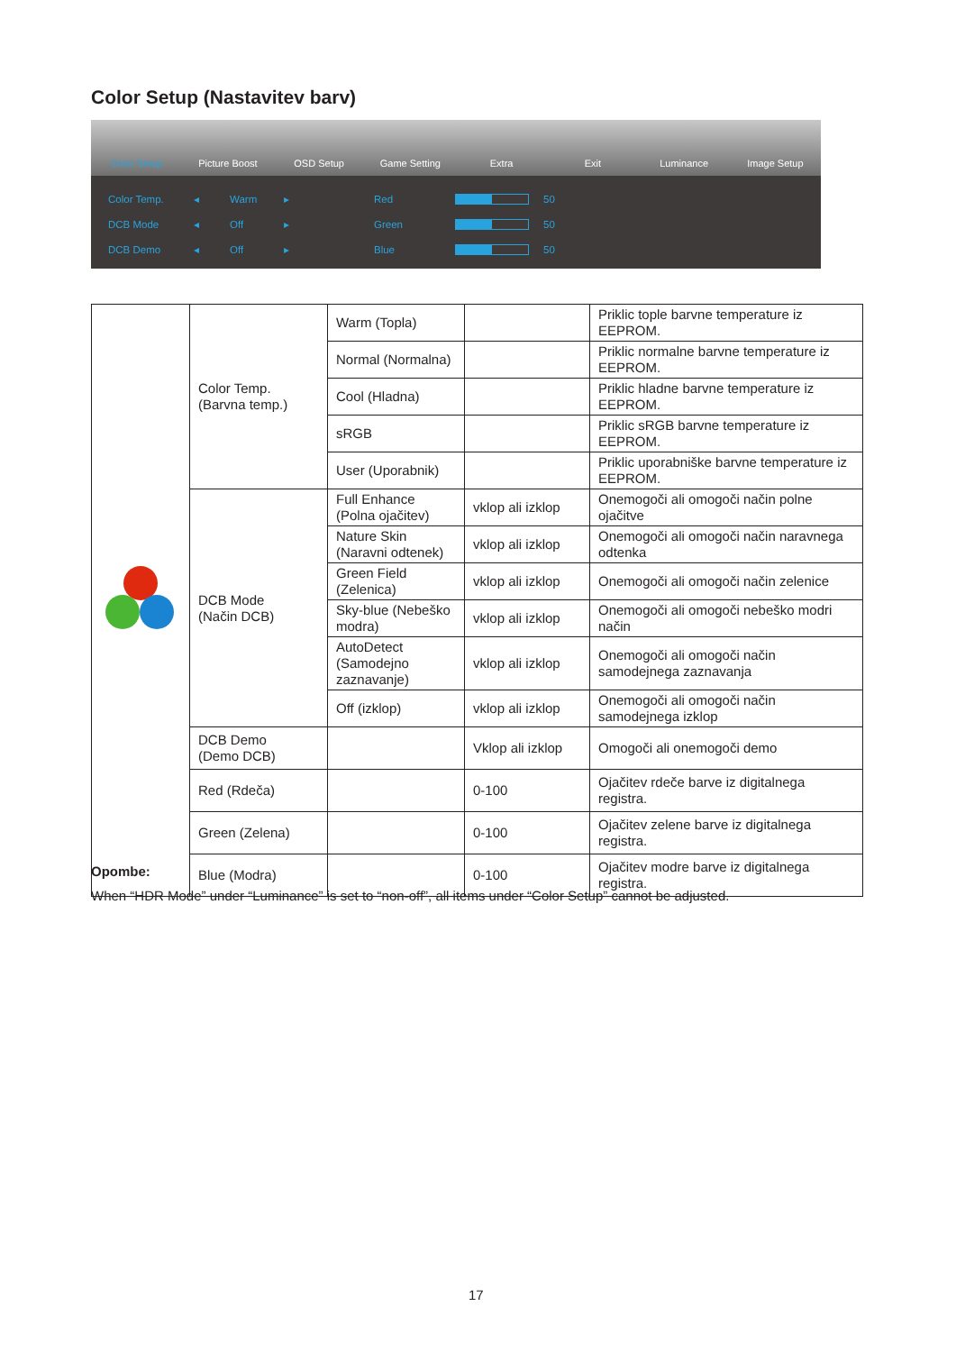Color Setup (Nastavitev barv)
Color Setup Picture Boost OSD Setup Game Setting Extra Exit Luminance Image Setup
Color Temp. ◂ Warm ▸ Red 50
DCB Mode ◂ Off ▸ Green 50
DCB Demo ◂ Off ▸ Blue 50
| | Color Temp. (Barvna temp.) | Warm (Topla) | | Priklic tople barvne temperature iz EEPROM. |
| | | Normal (Normalna) | | Priklic normalne barvne temperature iz EEPROM. |
| | | Cool (Hladna) | | Priklic hladne barvne temperature iz EEPROM. |
| | | sRGB | | Priklic sRGB barvne temperature iz EEPROM. |
| | | User (Uporabnik) | | Priklic uporabniške barvne temperature iz EEPROM. |
| | DCB Mode (Način DCB) | Full Enhance (Polna ojačitev) | vklop ali izklop | Onemogoči ali omogoči način polne ojačitve |
| | | Nature Skin (Naravni odtenek) | vklop ali izklop | Onemogoči ali omogoči način naravnega odtenka |
| | | Green Field (Zelenica) | vklop ali izklop | Onemogoči ali omogoči način zelenice |
| | | Sky-blue (Nebeško modra) | vklop ali izklop | Onemogoči ali omogoči nebeško modri način |
| | | AutoDetect (Samodejno zaznavanje) | vklop ali izklop | Onemogoči ali omogoči način samodejnega zaznavanja |
| | | Off (izklop) | vklop ali izklop | Onemogoči ali omogoči način samodejnega izklop |
| | DCB Demo (Demo DCB) | | Vklop ali izklop | Omogoči ali onemogoči demo |
| | Red (Rdeča) | | 0-100 | Ojačitev rdeče barve iz digitalnega registra. |
| | Green (Zelena) | | 0-100 | Ojačitev zelene barve iz digitalnega registra. |
| | Blue (Modra) | | 0-100 | Ojačitev modre barve iz digitalnega registra. |
Opombe:
When “HDR Mode” under “Luminance” is set to “non-off”, all items under “Color Setup” cannot be adjusted.
17